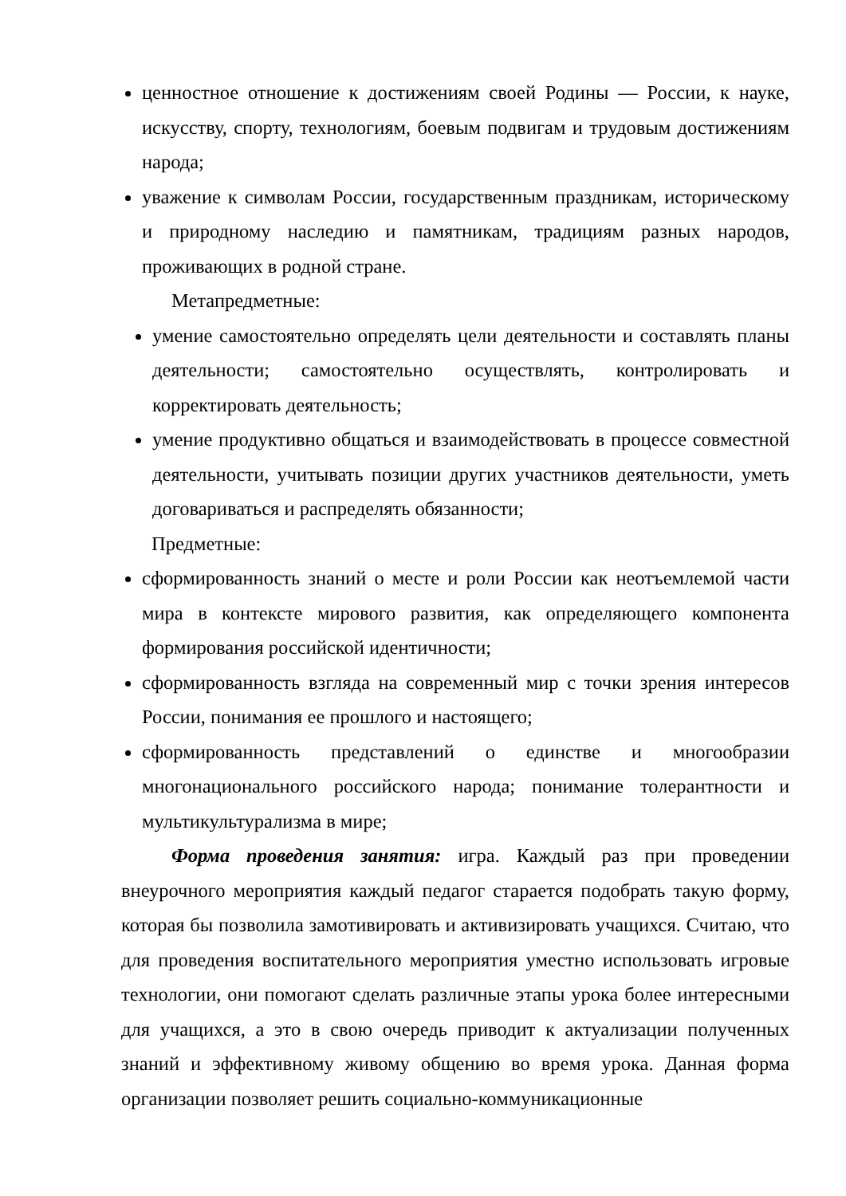ценностное отношение к достижениям своей Родины — России, к науке, искусству, спорту, технологиям, боевым подвигам и трудовым достижениям народа;
уважение к символам России, государственным праздникам, историческому и природному наследию и памятникам, традициям разных народов, проживающих в родной стране.
Метапредметные:
умение самостоятельно определять цели деятельности и составлять планы деятельности; самостоятельно осуществлять, контролировать и корректировать деятельность;
умение продуктивно общаться и взаимодействовать в процессе совместной деятельности, учитывать позиции других участников деятельности, уметь договариваться и распределять обязанности;
Предметные:
сформированность знаний о месте и роли России как неотъемлемой части мира в контексте мирового развития, как определяющего компонента формирования российской идентичности;
сформированность взгляда на современный мир с точки зрения интересов России, понимания ее прошлого и настоящего;
сформированность представлений о единстве и многообразии многонационального российского народа; понимание толерантности и мультикультурализма в мире;
Форма проведения занятия: игра. Каждый раз при проведении внеурочного мероприятия каждый педагог старается подобрать такую форму, которая бы позволила замотивировать и активизировать учащихся. Считаю, что для проведения воспитательного мероприятия уместно использовать игровые технологии, они помогают сделать различные этапы урока более интересными для учащихся, а это в свою очередь приводит к актуализации полученных знаний и эффективному живому общению во время урока. Данная форма организации позволяет решить социально-коммуникационные